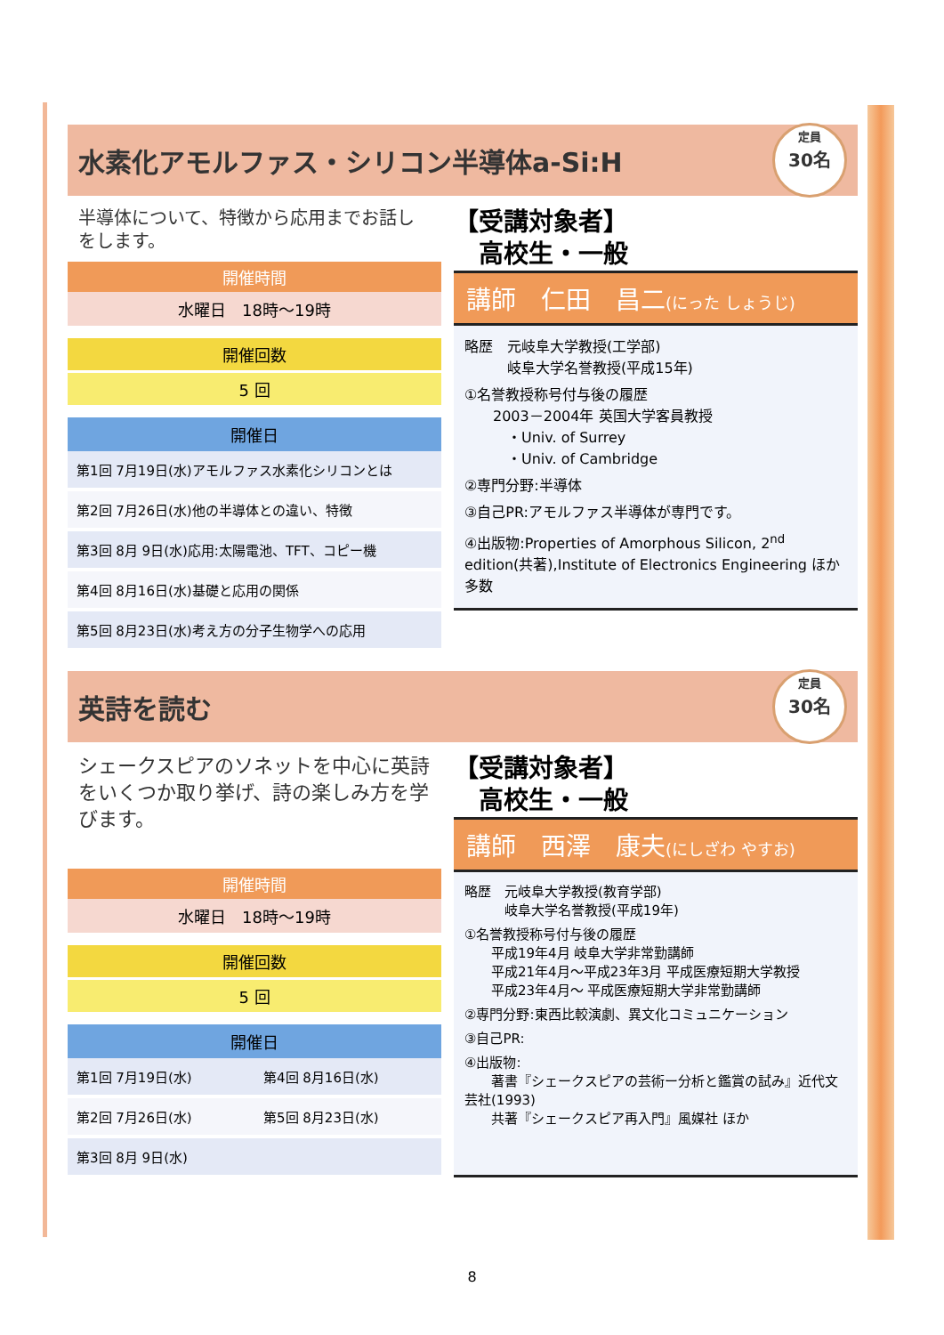水素化アモルファス・シリコン半導体a-Si:H
定員
30名
半導体について、特徴から応用までお話しをします。
開催時間
水曜日　18時～19時
開催回数
5 回
開催日
| 第1回 7月19日(水)アモルファス水素化シリコンとは |
| 第2回 7月26日(水)他の半導体との違い、特徴 |
| 第3回 8月 9日(水)応用:太陽電池、TFT、コピー機 |
| 第4回 8月16日(水)基礎と応用の関係 |
| 第5回 8月23日(水)考え方の分子生物学への応用 |
【受講対象者】
　高校生・一般
講師　仁田　昌二(にった しょうじ)
略歴　元岐阜大学教授(工学部)
　　　岐阜大学名誉教授(平成15年)
①名誉教授称号付与後の履歴
　　2003－2004年 英国大学客員教授
　　　・Univ. of Surrey
　　　・Univ. of Cambridge
②専門分野:半導体
③自己PR:アモルファス半導体が専門です。
④出版物:Properties of Amorphous Silicon, 2<sup>nd</sup> edition(共著),Institute of Electronics Engineering ほか多数
英詩を読む
定員
30名
シェークスピアのソネットを中心に英詩をいくつか取り挙げ、詩の楽しみ方を学びます。
開催時間
水曜日　18時～19時
開催回数
5 回
開催日
| 第1回 7月19日(水) | 第4回 8月16日(水) |
| 第2回 7月26日(水) | 第5回 8月23日(水) |
| 第3回 8月 9日(水) | |
【受講対象者】
　高校生・一般
講師　西澤　康夫(にしざわ やすお)
略歴　元岐阜大学教授(教育学部)
　　　岐阜大学名誉教授(平成19年)
①名誉教授称号付与後の履歴
　　平成19年4月 岐阜大学非常勤講師
　　平成21年4月～平成23年3月 平成医療短期大学教授
　　平成23年4月～ 平成医療短期大学非常勤講師
②専門分野:東西比較演劇、異文化コミュニケーション
③自己PR:
④出版物:
　　著書『シェークスピアの芸術ー分析と鑑賞の試み』近代文芸社(1993)
　　共著『シェークスピア再入門』風媒社 ほか
8